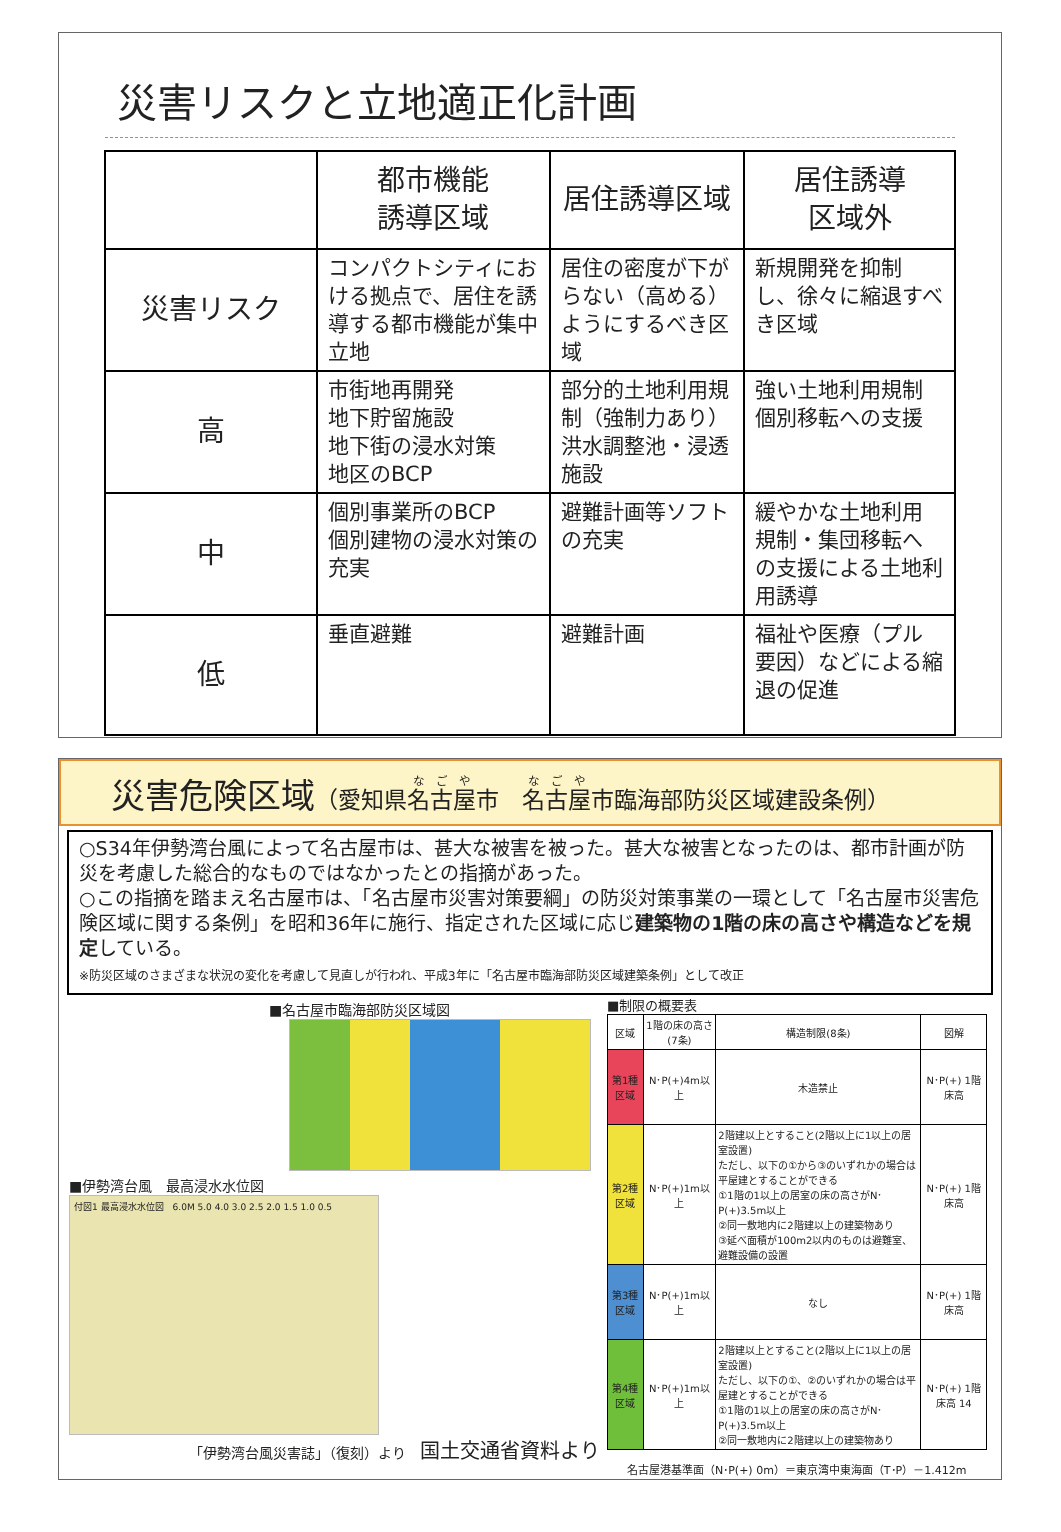災害リスクと立地適正化計画
| | 都市機能 誘導区域 | 居住誘導区域 | 居住誘導 区域外 |
| 災害リスク | コンパクトシティにおける拠点で、居住を誘導する都市機能が集中立地 | 居住の密度が下がらない（高める）ようにするべき区域 | 新規開発を抑制し、徐々に縮退すべき区域 |
| 高 | 市街地再開発 地下貯留施設 地下街の浸水対策 地区のBCP | 部分的土地利用規制（強制力あり） 洪水調整池・浸透施設 | 強い土地利用規制 個別移転への支援 |
| 中 | 個別事業所のBCP 個別建物の浸水対策の充実 | 避難計画等ソフトの充実 | 緩やかな土地利用規制・集団移転への支援による土地利用誘導 |
| 低 | 垂直避難 | 避難計画 | 福祉や医療（プル要因）などによる縮退の促進 |
災害危険区域（愛知県名古屋市　名古屋市臨海部防災区域建設条例）
○S34年伊勢湾台風によって名古屋市は、甚大な被害を被った。甚大な被害となったのは、都市計画が防災を考慮した総合的なものではなかったとの指摘があった。
○この指摘を踏まえ名古屋市は、「名古屋市災害対策要綱」の防災対策事業の一環として「名古屋市災害危険区域に関する条例」を昭和36年に施行、指定された区域に応じ建築物の1階の床の高さや構造などを規定している。
※防災区域のさまざまな状況の変化を考慮して見直しが行われ、平成3年に「名古屋市臨海部防災区域建築条例」として改正
■名古屋市臨海部防災区域図
■伊勢湾台風　最高浸水水位図
付図1 最高浸水水位図　6.0M 5.0 4.0 3.0 2.5 2.0 1.5 1.0 0.5
「伊勢湾台風災害誌」（復刻）より　国土交通省資料より
■制限の概要表
| 区域 | 1階の床の高さ(7条) | 構造制限(8条) | 図解 |
| --- | --- | --- | --- |
| 第1種区域 | N･P(+)4m以上 | 木造禁止 | N･P(+) 1階床高 |
| 第2種区域 | N･P(+)1m以上 | 2階建以上とすること(2階以上に1以上の居室設置) ただし、以下の①から③のいずれかの場合は平屋建とすることができる ①1階の1以上の居室の床の高さがN･P(+)3.5m以上 ②同一敷地内に2階建以上の建築物あり ③延べ面積が100m2以内のものは避難室、避難設備の設置 | N･P(+) 1階床高 |
| 第3種区域 | N･P(+)1m以上 | なし | N･P(+) 1階床高 |
| 第4種区域 | N･P(+)1m以上 | 2階建以上とすること(2階以上に1以上の居室設置) ただし、以下の①、②のいずれかの場合は平屋建とすることができる ①1階の1以上の居室の床の高さがN･P(+)3.5m以上 ②同一敷地内に2階建以上の建築物あり | N･P(+) 1階床高 14 |
名古屋港基準面（N･P(+) 0m）＝東京湾中東海面（T･P）－1.412m